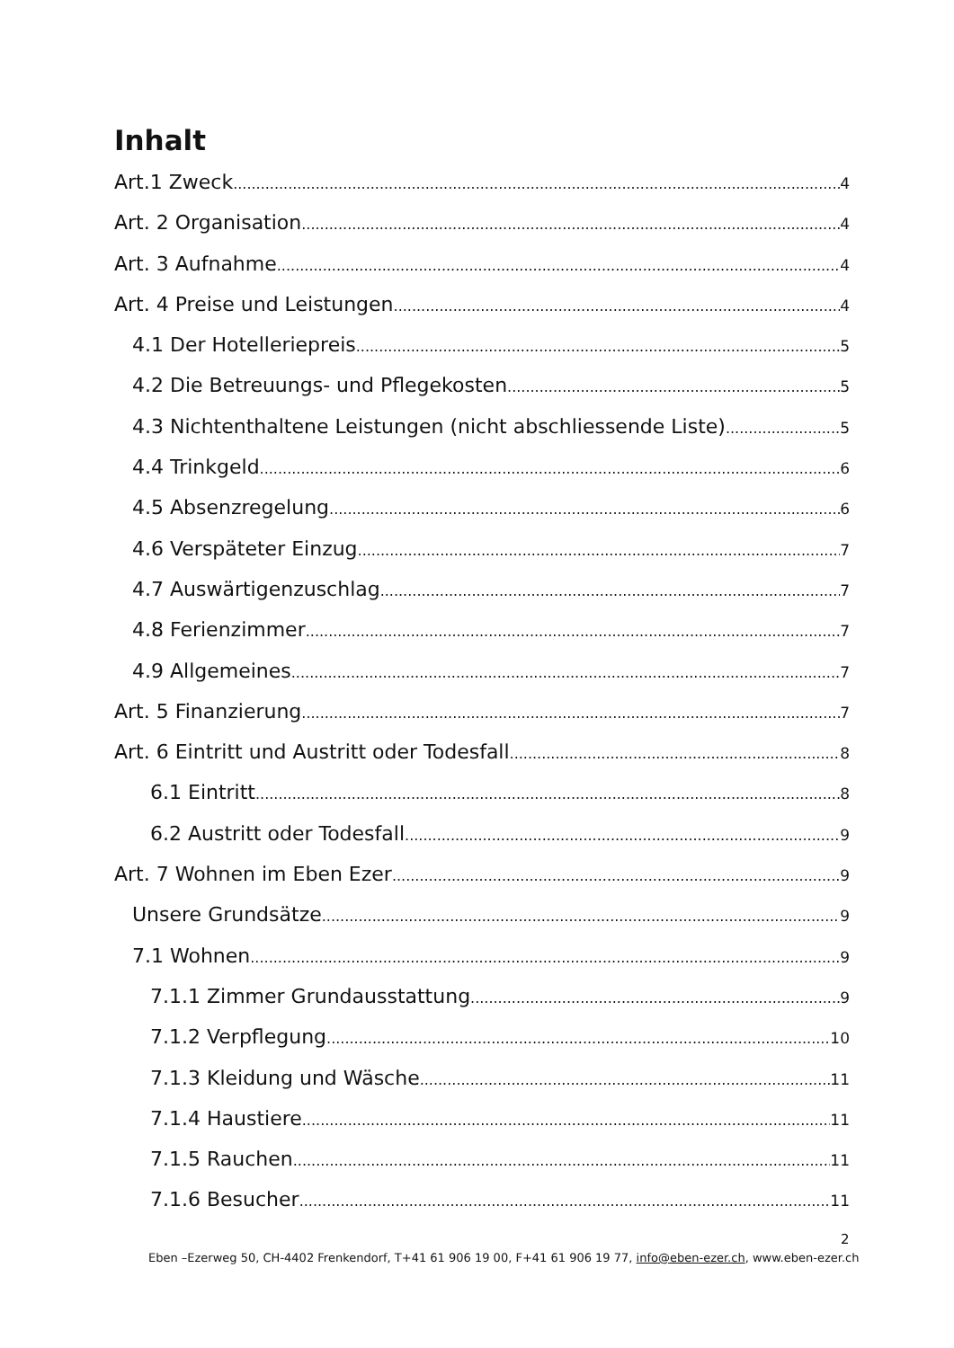Inhalt
Art.1 Zweck 4
Art. 2 Organisation 4
Art. 3 Aufnahme 4
Art. 4 Preise und Leistungen 4
4.1 Der Hotelleriepreis 5
4.2 Die Betreuungs- und Pflegekosten 5
4.3 Nichtenthaltene Leistungen (nicht abschliessende Liste) 5
4.4 Trinkgeld 6
4.5 Absenzregelung 6
4.6 Verspäteter Einzug 7
4.7 Auswärtigenzuschlag 7
4.8 Ferienzimmer 7
4.9 Allgemeines 7
Art. 5 Finanzierung 7
Art. 6 Eintritt und Austritt oder Todesfall 8
6.1 Eintritt 8
6.2 Austritt oder Todesfall 9
Art. 7 Wohnen im Eben Ezer 9
Unsere Grundsätze 9
7.1 Wohnen 9
7.1.1 Zimmer Grundausstattung 9
7.1.2 Verpflegung 10
7.1.3 Kleidung und Wäsche 11
7.1.4 Haustiere 11
7.1.5 Rauchen 11
7.1.6 Besucher 11
2
Eben –Ezerweg 50, CH-4402 Frenkendorf, T+41 61 906 19 00, F+41 61 906 19 77, info@eben-ezer.ch, www.eben-ezer.ch